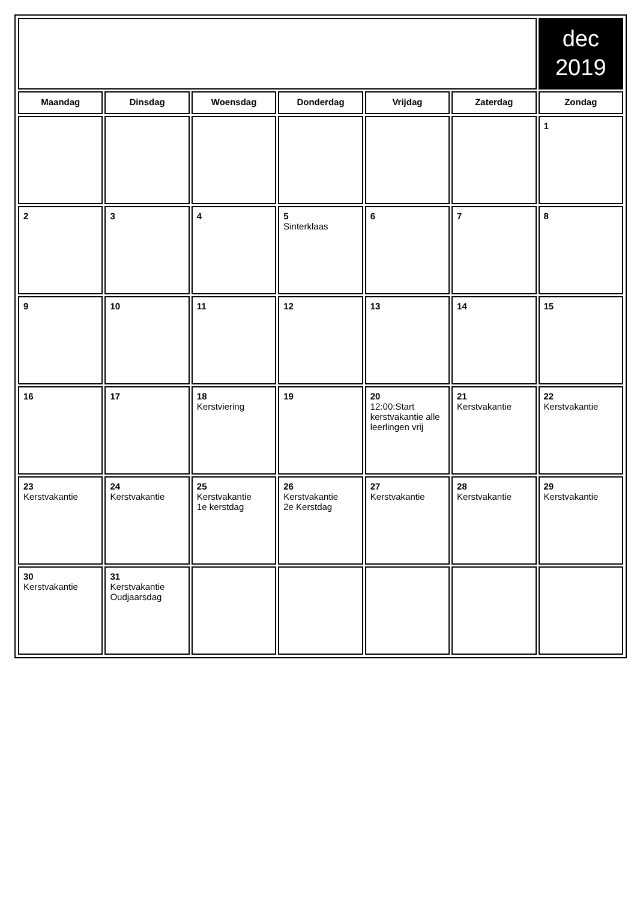| | | | | | | dec 2019 |
| Maandag | Dinsdag | Woensdag | Donderdag | Vrijdag | Zaterdag | Zondag |
| | | | | | | 1 |
| 2 | 3 | 4 | 5 Sinterklaas | 6 | 7 | 8 |
| 9 | 10 | 11 | 12 | 13 | 14 | 15 |
| 16 | 17 | 18 Kerstviering | 19 | 20 12:00:Start kerstvakantie alle leerlingen vrij | 21 Kerstvakantie | 22 Kerstvakantie |
| 23 Kerstvakantie | 24 Kerstvakantie | 25 Kerstvakantie 1e kerstdag | 26 Kerstvakantie 2e Kerstdag | 27 Kerstvakantie | 28 Kerstvakantie | 29 Kerstvakantie |
| 30 Kerstvakantie | 31 Kerstvakantie Oudjaarsdag | | | | | |